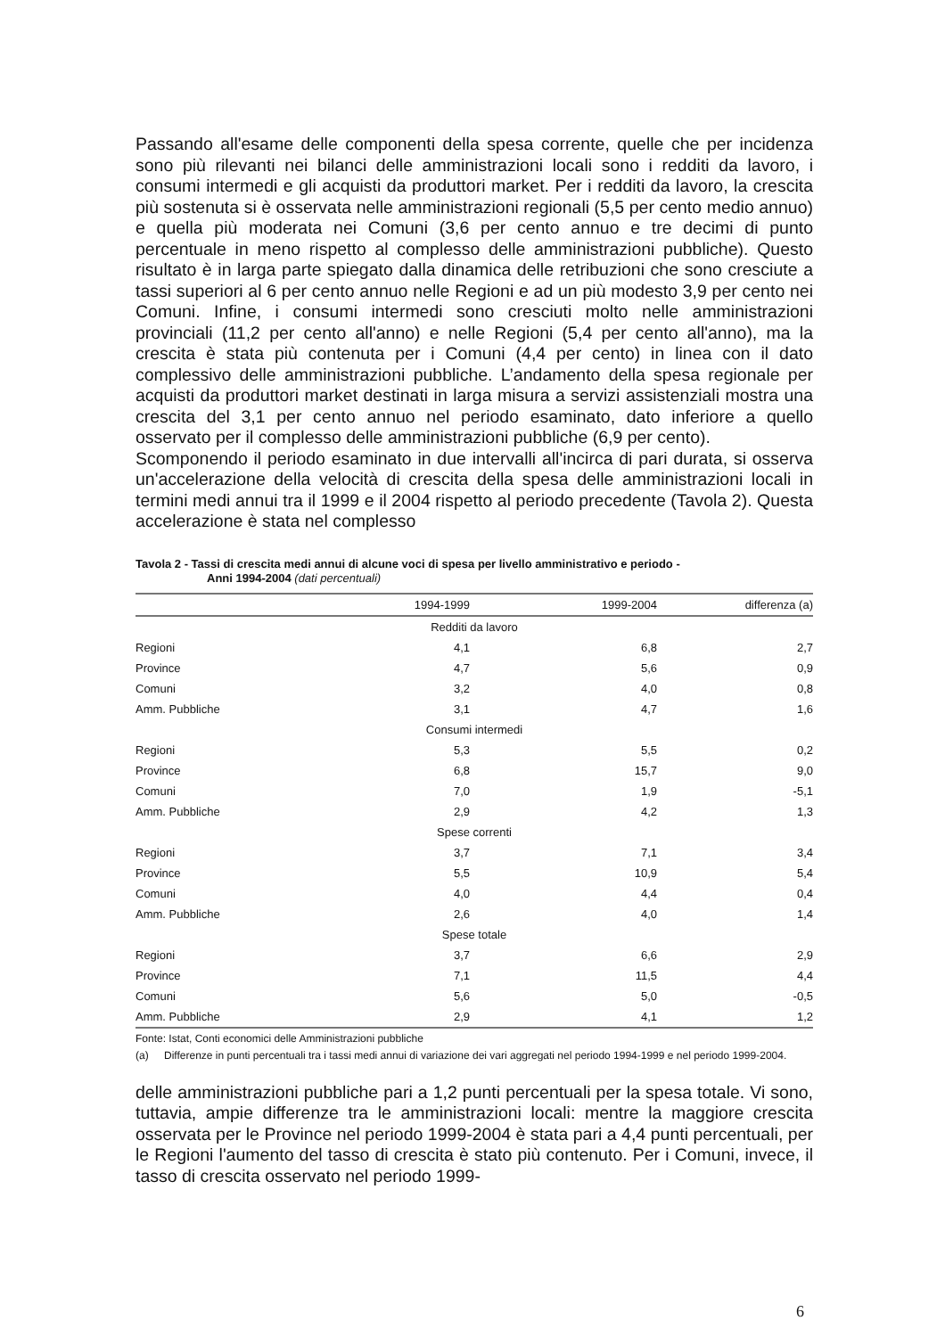Passando all'esame delle componenti della spesa corrente, quelle che per incidenza sono più rilevanti nei bilanci delle amministrazioni locali sono i redditi da lavoro, i consumi intermedi e gli acquisti da produttori market. Per i redditi da lavoro, la crescita più sostenuta si è osservata nelle amministrazioni regionali (5,5 per cento medio annuo) e quella più moderata nei Comuni (3,6 per cento annuo e tre decimi di punto percentuale in meno rispetto al complesso delle amministrazioni pubbliche). Questo risultato è in larga parte spiegato dalla dinamica delle retribuzioni che sono cresciute a tassi superiori al 6 per cento annuo nelle Regioni e ad un più modesto 3,9 per cento nei Comuni. Infine, i consumi intermedi sono cresciuti molto nelle amministrazioni provinciali (11,2 per cento all'anno) e nelle Regioni (5,4 per cento all'anno), ma la crescita è stata più contenuta per i Comuni (4,4 per cento) in linea con il dato complessivo delle amministrazioni pubbliche. L’andamento della spesa regionale per acquisti da produttori market destinati in larga misura a servizi assistenziali mostra una crescita del 3,1 per cento annuo nel periodo esaminato, dato inferiore a quello osservato per il complesso delle amministrazioni pubbliche (6,9 per cento).
Scomponendo il periodo esaminato in due intervalli all'incirca di pari durata, si osserva un'accelerazione della velocità di crescita della spesa delle amministrazioni locali in termini medi annui tra il 1999 e il 2004 rispetto al periodo precedente (Tavola 2). Questa accelerazione è stata nel complesso
Tavola 2 - Tassi di crescita medi annui di alcune voci di spesa per livello amministrativo e periodo -
Anni 1994-2004 (dati percentuali)
| | 1994-1999 | 1999-2004 | differenza (a) |
| --- | --- | --- | --- |
| Redditi da lavoro | | | |
| Regioni | 4,1 | 6,8 | 2,7 |
| Province | 4,7 | 5,6 | 0,9 |
| Comuni | 3,2 | 4,0 | 0,8 |
| Amm. Pubbliche | 3,1 | 4,7 | 1,6 |
| Consumi intermedi | | | |
| Regioni | 5,3 | 5,5 | 0,2 |
| Province | 6,8 | 15,7 | 9,0 |
| Comuni | 7,0 | 1,9 | -5,1 |
| Amm. Pubbliche | 2,9 | 4,2 | 1,3 |
| Spese correnti | | | |
| Regioni | 3,7 | 7,1 | 3,4 |
| Province | 5,5 | 10,9 | 5,4 |
| Comuni | 4,0 | 4,4 | 0,4 |
| Amm. Pubbliche | 2,6 | 4,0 | 1,4 |
| Spese totale | | | |
| Regioni | 3,7 | 6,6 | 2,9 |
| Province | 7,1 | 11,5 | 4,4 |
| Comuni | 5,6 | 5,0 | -0,5 |
| Amm. Pubbliche | 2,9 | 4,1 | 1,2 |
Fonte: Istat, Conti economici delle Amministrazioni pubbliche
(a) Differenze in punti percentuali tra i tassi medi annui di variazione dei vari aggregati nel periodo 1994-1999 e nel periodo 1999-2004.
delle amministrazioni pubbliche pari a 1,2 punti percentuali per la spesa totale. Vi sono, tuttavia, ampie differenze tra le amministrazioni locali: mentre la maggiore crescita osservata per le Province nel periodo 1999-2004 è stata pari a 4,4 punti percentuali, per le Regioni l'aumento del tasso di crescita è stato più contenuto. Per i Comuni, invece, il tasso di crescita osservato nel periodo 1999-
6